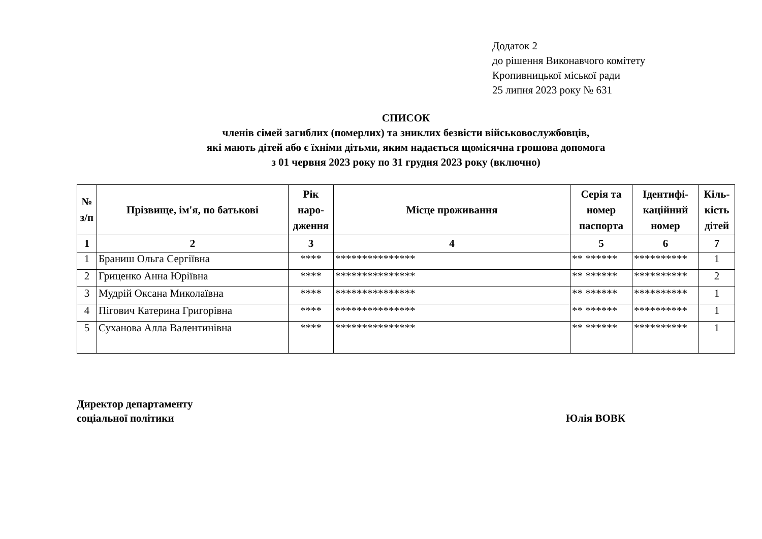Додаток 2
до рішення Виконавчого комітету
Кропивницької міської ради
25 липня 2023 року № 631
СПИСОК
членів сімей загиблих (померлих) та зниклих безвісти військовослужбовців,
які мають дітей або є їхніми дітьми, яким надається щомісячна грошова допомога
з 01 червня 2023 року по 31 грудня 2023 року (включно)
| № з/п | Прізвище, ім'я, по батькові | Рік наро-дження | Місце проживання | Серія та номер паспорта | Ідентифі-каційний номер | Кіль-кість дітей |
| --- | --- | --- | --- | --- | --- | --- |
| 1 | 2 | 3 | 4 | 5 | 6 | 7 |
| 1 | Браниш Ольга Сергіївна | **** | *************** | ** ****** | ********** | 1 |
| 2 | Гриценко Анна Юріївна | **** | *************** | ** ****** | ********** | 2 |
| 3 | Мудрій Оксана Миколаївна | **** | *************** | ** ****** | ********** | 1 |
| 4 | Пігович Катерина Григорівна | **** | *************** | ** ****** | ********** | 1 |
| 5 | Суханова Алла Валентинівна | **** | *************** | ** ****** | ********** | 1 |
Директор департаменту
соціальної політики
Юлія ВОВК